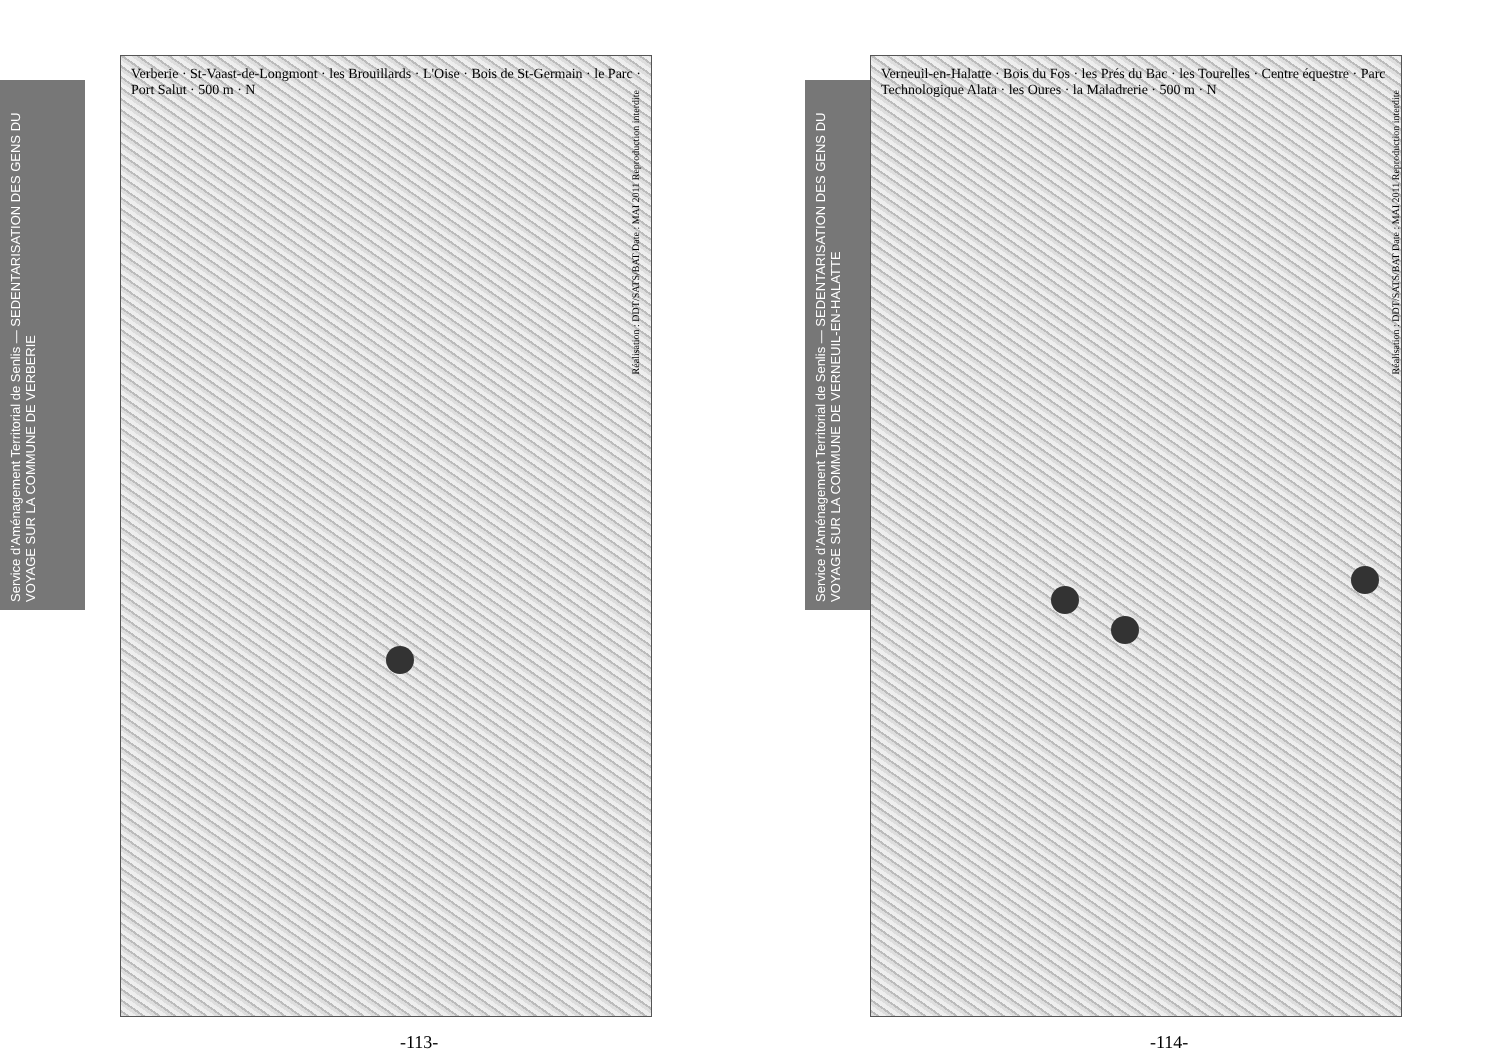Service d'Aménagement Territorial de Senlis — SEDENTARISATION DES GENS DU VOYAGE SUR LA COMMUNE DE VERBERIE
Verberie · St-Vaast-de-Longmont · les Brouillards · L'Oise · Bois de St-Germain · le Parc · Port Salut · 500 m · N
Réalisation : DDT/SATS/BAT Date : MAI 2011 Reproduction interdite
-113-
Service d'Aménagement Territorial de Senlis — SEDENTARISATION DES GENS DU VOYAGE SUR LA COMMUNE DE VERNEUIL-EN-HALATTE
Verneuil-en-Halatte · Bois du Fos · les Prés du Bac · les Tourelles · Centre équestre · Parc Technologique Alata · les Oures · la Maladrerie · 500 m · N
Réalisation : DDT/SATS/BAT Date : MAI 2011 Reproduction interdite
-114-